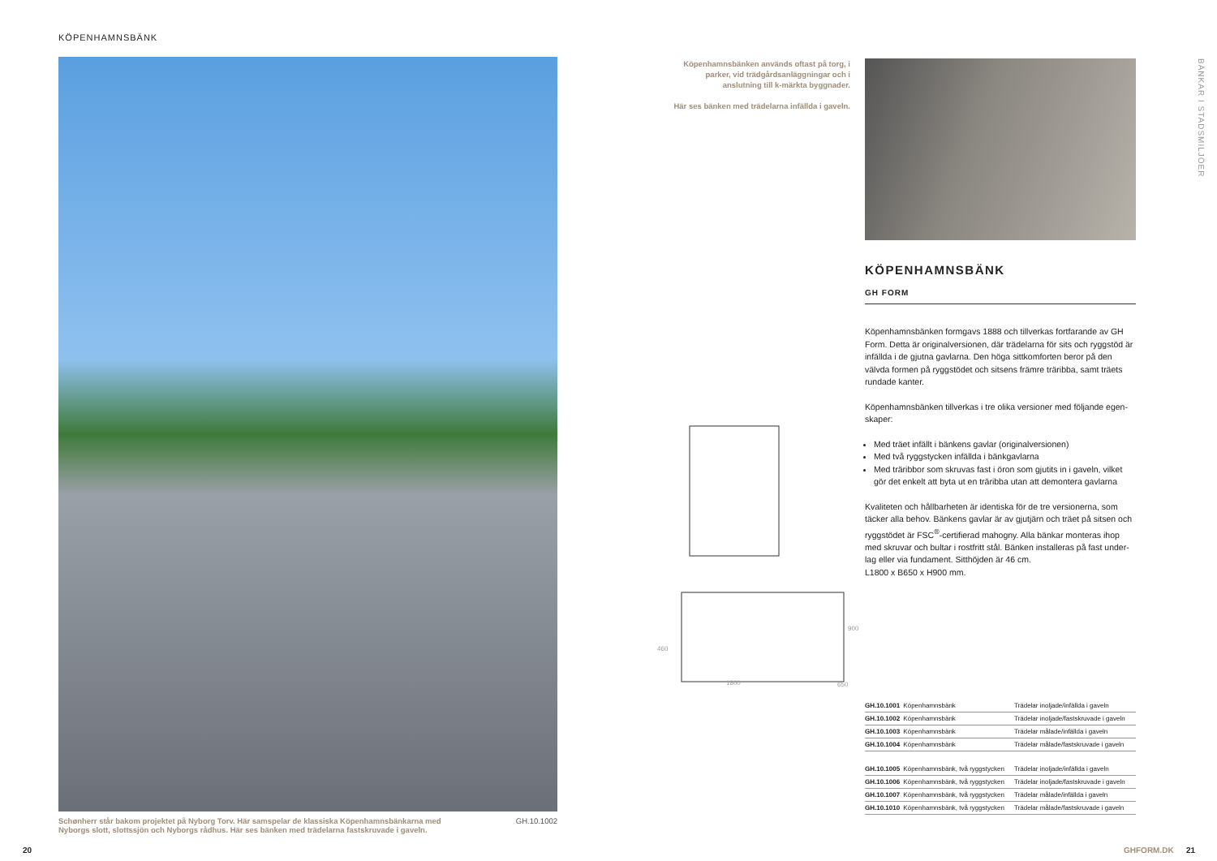KÖPENHAMNSBÄNK
Schønherr står bakom projektet på Nyborg Torv. Här samspelar de klassiska Köpenhamnsbänkarna med
Nyborgs slott, slottssjön och Nyborgs rådhus. Här ses bänken med trädelarna fastskruvade i gaveln. GH.10.1002
20
Köpenhamnsbänken används oftast på torg, i parker, vid trädgårdsanläggningar och i anslutning till k-märkta byggnader.
Här ses bänken med trädelarna infällda i gaveln.
KÖPENHAMNSBÄNK
GH FORM
Köpenhamnsbänken formgavs 1888 och tillverkas fortfarande av GH Form. Detta är originalversionen, där trädelarna för sits och rygg­stöd är infällda i de gjutna gavlarna. Den höga sittkomforten beror på den välvda formen på ryggstödet och sitsens främre träribba, samt träets rundade kanter.
Köpenhamnsbänken tillverkas i tre olika versioner med följande egen­skaper:
Med träet infällt i bänkens gavlar (originalversionen)
Med två ryggstycken infällda i bänkgavlarna
Med träribbor som skruvas fast i öron som gjutits in i gaveln, vilket gör det enkelt att byta ut en träribba utan att demontera gavlarna
Kvaliteten och hållbarheten är identiska för de tre versionerna, som täcker alla behov. Bänkens gavlar är av gjutjärn och träet på sitsen och ryggstödet är FSC<sup>®</sup>-certifierad mahogny. Alla bänkar monteras ihop med skruvar och bultar i rostfritt stål. Bänken installeras på fast under­lag eller via fundament. Sitthöjden är 46 cm.
L1800 x B650 x H900 mm.
460
900
1800 650
| GH.10.1001 | Köpenhamnsbänk | Trädelar inoljade/infällda i gaveln |
| GH.10.1002 | Köpenhamnsbänk | Trädelar inoljade/fastskruvade i gaveln |
| GH.10.1003 | Köpenhamnsbänk | Trädelar målade/infällda i gaveln |
| GH.10.1004 | Köpenhamnsbänk | Trädelar målade/fastskruvade i gaveln |
| GH.10.1005 | Köpenhamnsbänk, två ryggstycken | Trädelar inoljade/infällda i gaveln |
| GH.10.1006 | Köpenhamnsbänk, två ryggstycken | Trädelar inoljade/fastskruvade i gaveln |
| GH.10.1007 | Köpenhamnsbänk, två ryggstycken | Trädelar målade/infällda i gaveln |
| GH.10.1010 | Köpenhamnsbänk, två ryggstycken | Trädelar målade/fastskruvade i gaveln |
BÄNKAR I STADSMILJÖER
GHFORM.DK 21